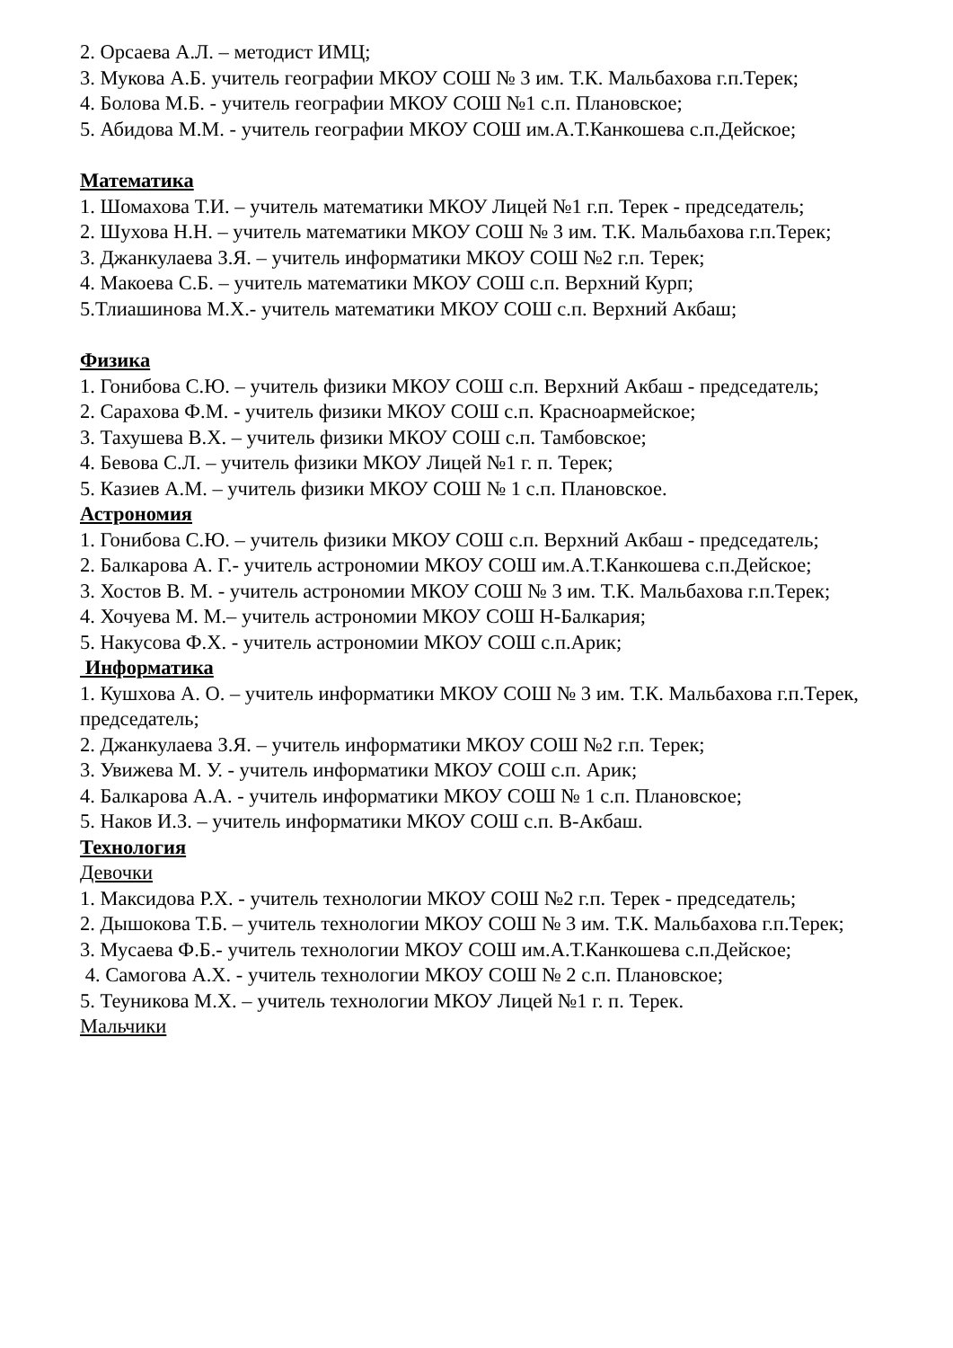2. Орсаева А.Л. – методист ИМЦ;
3. Мукова А.Б. учитель географии МКОУ СОШ № 3 им. Т.К. Мальбахова г.п.Терек;
4. Болова М.Б. - учитель географии МКОУ СОШ №1 с.п. Плановское;
5. Абидова М.М. - учитель географии МКОУ СОШ им.А.Т.Канкошева с.п.Дейское;
Математика
1. Шомахова Т.И. – учитель математики МКОУ Лицей №1 г.п. Терек - председатель;
2. Шухова Н.Н. – учитель математики МКОУ СОШ № 3 им. Т.К. Мальбахова г.п.Терек;
3. Джанкулаева З.Я. – учитель информатики МКОУ СОШ №2 г.п. Терек;
4. Макоева С.Б. – учитель математики МКОУ СОШ с.п. Верхний Курп;
5.Тлиашинова М.Х.- учитель математики МКОУ СОШ с.п. Верхний Акбаш;
Физика
1. Гонибова С.Ю. – учитель физики МКОУ СОШ с.п. Верхний Акбаш - председатель;
2. Сарахова Ф.М. - учитель физики МКОУ СОШ с.п. Красноармейское;
3. Тахушева В.Х. – учитель физики МКОУ СОШ с.п. Тамбовское;
4. Бевова С.Л. – учитель физики МКОУ Лицей №1 г. п. Терек;
5. Казиев А.М. – учитель физики МКОУ СОШ № 1 с.п. Плановское.
Астрономия
1. Гонибова С.Ю. – учитель физики МКОУ СОШ с.п. Верхний Акбаш - председатель;
2. Балкарова А. Г.- учитель астрономии МКОУ СОШ им.А.Т.Канкошева с.п.Дейское;
3. Хостов В. М. - учитель астрономии МКОУ СОШ № 3 им. Т.К. Мальбахова г.п.Терек;
4. Хочуева М. М.– учитель астрономии МКОУ СОШ Н-Балкария;
5. Накусова Ф.Х. - учитель астрономии МКОУ СОШ с.п.Арик;
Информатика
1. Кушхова А. О. – учитель информатики МКОУ СОШ № 3 им. Т.К. Мальбахова г.п.Терек, председатель;
2. Джанкулаева З.Я. – учитель информатики МКОУ СОШ №2 г.п. Терек;
3. Увижева М. У. - учитель информатики МКОУ СОШ с.п. Арик;
4. Балкарова А.А. - учитель информатики МКОУ СОШ № 1 с.п. Плановское;
5. Наков И.З. – учитель информатики МКОУ СОШ с.п. В-Акбаш.
Технология
Девочки
1. Максидова Р.Х. - учитель технологии МКОУ СОШ №2 г.п. Терек - председатель;
2. Дышокова Т.Б. – учитель технологии МКОУ СОШ № 3 им. Т.К. Мальбахова г.п.Терек;
3. Мусаева Ф.Б.- учитель технологии МКОУ СОШ им.А.Т.Канкошева с.п.Дейское;
4. Самогова А.Х. - учитель технологии МКОУ СОШ № 2 с.п. Плановское;
5. Теуникова М.Х. – учитель технологии МКОУ Лицей №1 г. п. Терек.
Мальчики